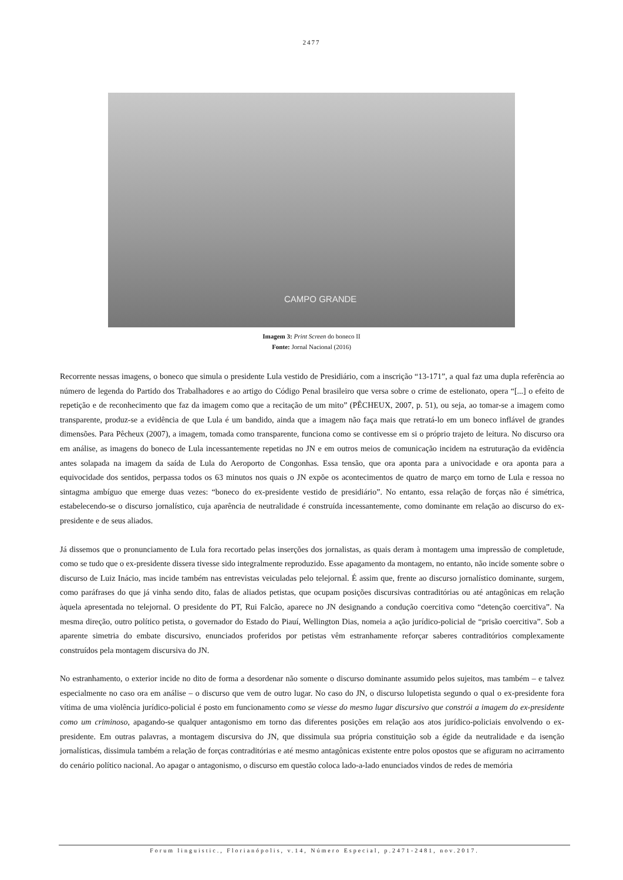2477
CAMPO GRANDE
Imagem 3: Print Screen do boneco II
Fonte: Jornal Nacional (2016)
Recorrente nessas imagens, o boneco que simula o presidente Lula vestido de Presidiário, com a inscrição “13-171”, a qual faz uma dupla referência ao número de legenda do Partido dos Trabalhadores e ao artigo do Código Penal brasileiro que versa sobre o crime de estelionato, opera “[...] o efeito de repetição e de reconhecimento que faz da imagem como que a recitação de um mito” (PÊCHEUX, 2007, p. 51), ou seja, ao tomar-se a imagem como transparente, produz-se a evidência de que Lula é um bandido, ainda que a imagem não faça mais que retratá-lo em um boneco inflável de grandes dimensões. Para Pêcheux (2007), a imagem, tomada como transparente, funciona como se contivesse em si o próprio trajeto de leitura. No discurso ora em análise, as imagens do boneco de Lula incessantemente repetidas no JN e em outros meios de comunicação incidem na estruturação da evidência antes solapada na imagem da saída de Lula do Aeroporto de Congonhas. Essa tensão, que ora aponta para a univocidade e ora aponta para a equivocidade dos sentidos, perpassa todos os 63 minutos nos quais o JN expõe os acontecimentos de quatro de março em torno de Lula e ressoa no sintagma ambíguo que emerge duas vezes: “boneco do ex-presidente vestido de presidiário”. No entanto, essa relação de forças não é simétrica, estabelecendo-se o discurso jornalístico, cuja aparência de neutralidade é construída incessantemente, como dominante em relação ao discurso do ex-presidente e de seus aliados.
Já dissemos que o pronunciamento de Lula fora recortado pelas inserções dos jornalistas, as quais deram à montagem uma impressão de completude, como se tudo que o ex-presidente dissera tivesse sido integralmente reproduzido. Esse apagamento da montagem, no entanto, não incide somente sobre o discurso de Luiz Inácio, mas incide também nas entrevistas veiculadas pelo telejornal. É assim que, frente ao discurso jornalístico dominante, surgem, como paráfrases do que já vinha sendo dito, falas de aliados petistas, que ocupam posições discursivas contraditórias ou até antagônicas em relação àquela apresentada no telejornal. O presidente do PT, Rui Falcão, aparece no JN designando a condução coercitiva como “detenção coercitiva”. Na mesma direção, outro político petista, o governador do Estado do Piauí, Wellington Dias, nomeia a ação jurídico-policial de “prisão coercitiva”. Sob a aparente simetria do embate discursivo, enunciados proferidos por petistas vêm estranhamente reforçar saberes contraditórios complexamente construídos pela montagem discursiva do JN.
No estranhamento, o exterior incide no dito de forma a desordenar não somente o discurso dominante assumido pelos sujeitos, mas também – e talvez especialmente no caso ora em análise – o discurso que vem de outro lugar. No caso do JN, o discurso lulopetista segundo o qual o ex-presidente fora vítima de uma violência jurídico-policial é posto em funcionamento como se viesse do mesmo lugar discursivo que constrói a imagem do ex-presidente como um criminoso, apagando-se qualquer antagonismo em torno das diferentes posições em relação aos atos jurídico-policiais envolvendo o ex-presidente. Em outras palavras, a montagem discursiva do JN, que dissimula sua própria constituição sob a égide da neutralidade e da isenção jornalísticas, dissimula também a relação de forças contraditórias e até mesmo antagônicas existente entre polos opostos que se afiguram no acirramento do cenário político nacional. Ao apagar o antagonismo, o discurso em questão coloca lado-a-lado enunciados vindos de redes de memória
Forum linguistic., Florianópolis, v.14, Número Especial, p.2471-2481, nov.2017.